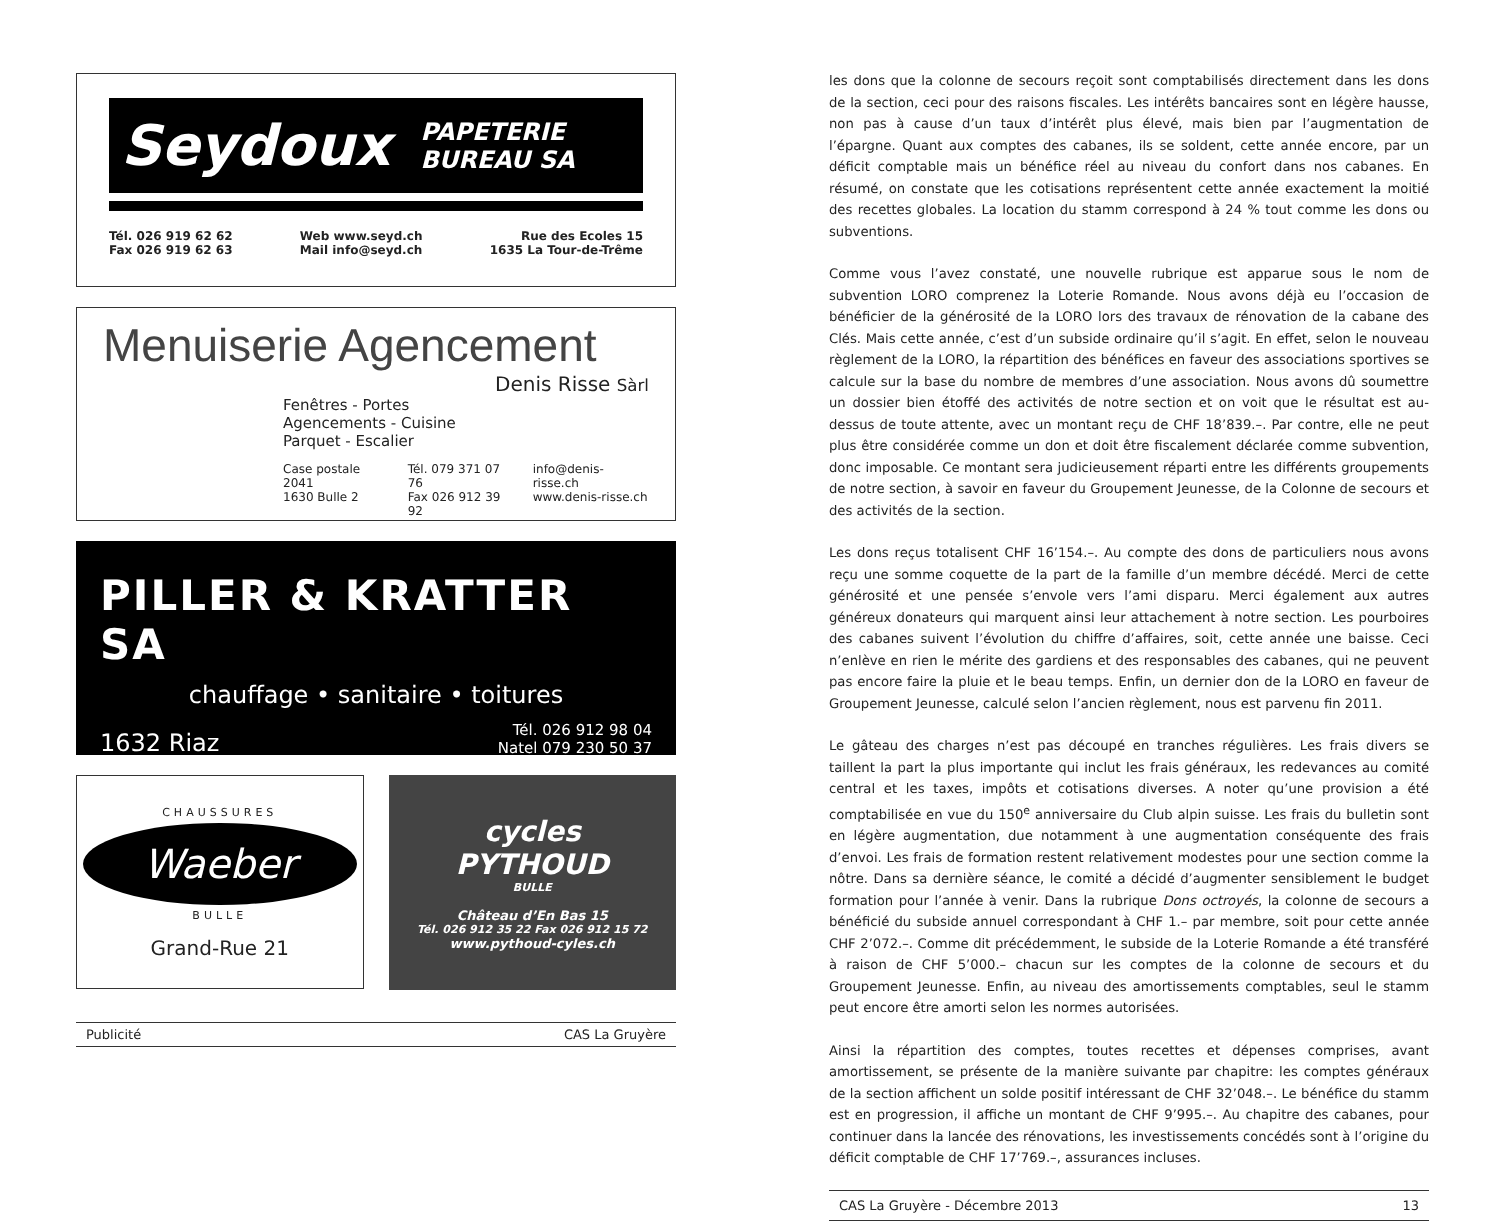Seydoux PAPETERIE
BUREAU SA
Tél. 026 919 62 62
Fax 026 919 62 63
Web www.seyd.ch
Mail info@seyd.ch
Rue des Ecoles 15
1635 La Tour-de-Trême
Menuiserie Agencement
Denis Risse Sàrl
Fenêtres - Portes
Agencements - Cuisine
Parquet - Escalier
Case postale 2041
1630 Bulle 2
Tél. 079 371 07 76
Fax 026 912 39 92
info@denis-risse.ch
www.denis-risse.ch
PILLER & KRATTER SA
chauffage • sanitaire • toitures
1632 Riaz Tél. 026 912 98 04
Natel 079 230 50 37
CHAUSSURES
Waeber
BULLE
Grand-Rue 21
cycles
PYTHOUD
BULLE
Château d’En Bas 15
Tél. 026 912 35 22 Fax 026 912 15 72
www.pythoud-cyles.ch
Publicité CAS La Gruyère
les dons que la colonne de secours reçoit sont comptabilisés directement dans les dons de la section, ceci pour des raisons fiscales. Les intérêts bancaires sont en légère hausse, non pas à cause d’un taux d’intérêt plus élevé, mais bien par l’augmentation de l’épargne. Quant aux comptes des cabanes, ils se soldent, cette année encore, par un déficit comptable mais un bénéfice réel au niveau du confort dans nos cabanes. En résumé, on constate que les cotisations représentent cette année exactement la moitié des recettes globales. La location du stamm correspond à 24 % tout comme les dons ou subventions.
Comme vous l’avez constaté, une nouvelle rubrique est apparue sous le nom de subvention LORO comprenez la Loterie Romande. Nous avons déjà eu l’occasion de bénéficier de la générosité de la LORO lors des travaux de rénovation de la cabane des Clés. Mais cette année, c’est d’un subside ordinaire qu’il s’agit. En effet, selon le nouveau règlement de la LORO, la répartition des bénéfices en faveur des associations sportives se calcule sur la base du nombre de membres d’une association. Nous avons dû soumettre un dossier bien étoffé des activités de notre section et on voit que le résultat est au-dessus de toute attente, avec un montant reçu de CHF 18’839.–. Par contre, elle ne peut plus être considérée comme un don et doit être fiscalement déclarée comme subvention, donc imposable. Ce montant sera judicieusement réparti entre les différents groupements de notre section, à savoir en faveur du Groupement Jeunesse, de la Colonne de secours et des activités de la section.
Les dons reçus totalisent CHF 16’154.–. Au compte des dons de particuliers nous avons reçu une somme coquette de la part de la famille d’un membre décédé. Merci de cette générosité et une pensée s’envole vers l’ami disparu. Merci également aux autres généreux donateurs qui marquent ainsi leur attachement à notre section. Les pourboires des cabanes suivent l’évolution du chiffre d’affaires, soit, cette année une baisse. Ceci n’enlève en rien le mérite des gardiens et des responsables des cabanes, qui ne peuvent pas encore faire la pluie et le beau temps. Enfin, un dernier don de la LORO en faveur de Groupement Jeunesse, calculé selon l’ancien règlement, nous est parvenu fin 2011.
Le gâteau des charges n’est pas découpé en tranches régulières. Les frais divers se taillent la part la plus importante qui inclut les frais généraux, les redevances au comité central et les taxes, impôts et cotisations diverses. A noter qu’une provision a été comptabilisée en vue du 150<sup>e</sup> anniversaire du Club alpin suisse. Les frais du bulletin sont en légère augmentation, due notamment à une augmentation conséquente des frais d’envoi. Les frais de formation restent relativement modestes pour une section comme la nôtre. Dans sa dernière séance, le comité a décidé d’augmenter sensiblement le budget formation pour l’année à venir. Dans la rubrique Dons octroyés, la colonne de secours a bénéficié du subside annuel correspondant à CHF 1.– par membre, soit pour cette année CHF 2’072.–. Comme dit précédemment, le subside de la Loterie Romande a été transféré à raison de CHF 5’000.– chacun sur les comptes de la colonne de secours et du Groupement Jeunesse. Enfin, au niveau des amortissements comptables, seul le stamm peut encore être amorti selon les normes autorisées.
Ainsi la répartition des comptes, toutes recettes et dépenses comprises, avant amortissement, se présente de la manière suivante par chapitre: les comptes généraux de la section affichent un solde positif intéressant de CHF 32’048.–. Le bénéfice du stamm est en progression, il affiche un montant de CHF 9’995.–. Au chapitre des cabanes, pour continuer dans la lancée des rénovations, les investissements concédés sont à l’origine du déficit comptable de CHF 17’769.–, assurances incluses.
CAS La Gruyère - Décembre 2013 13